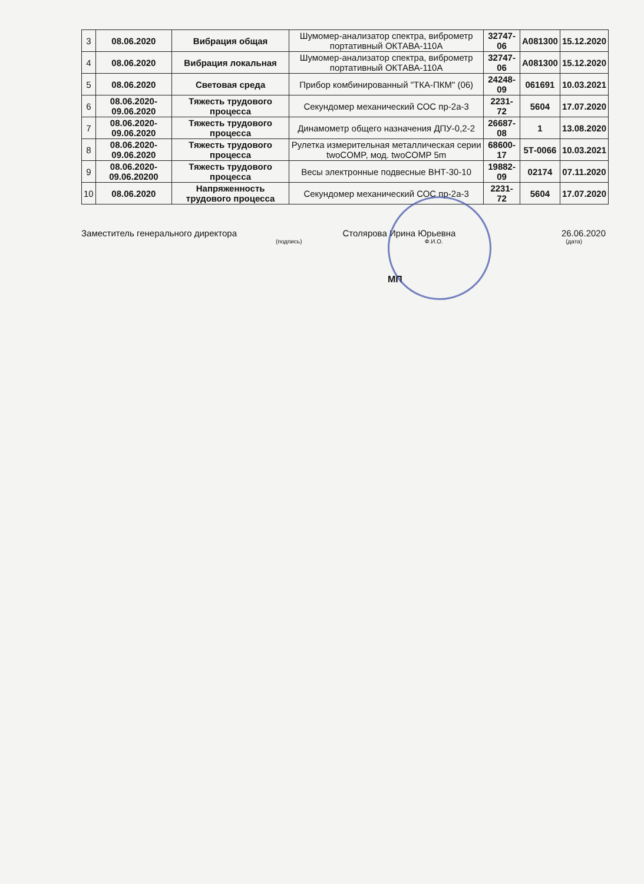| 3 | 08.06.2020 | Вибрация общая | Шумомер-анализатор спектра, виброметр портативный ОКТАВА-110А | 32747-06 | А081300 | 15.12.2020 |
| 4 | 08.06.2020 | Вибрация локальная | Шумомер-анализатор спектра, виброметр портативный ОКТАВА-110А | 32747-06 | А081300 | 15.12.2020 |
| 5 | 08.06.2020 | Световая среда | Прибор комбинированный "ТКА-ПКМ" (06) | 24248-09 | 061691 | 10.03.2021 |
| 6 | 08.06.2020-09.06.2020 | Тяжесть трудового процесса | Секундомер механический СОС пр-2а-3 | 2231-72 | 5604 | 17.07.2020 |
| 7 | 08.06.2020-09.06.2020 | Тяжесть трудового процесса | Динамометр общего назначения ДПУ-0,2-2 | 26687-08 | 1 | 13.08.2020 |
| 8 | 08.06.2020-09.06.2020 | Тяжесть трудового процесса | Рулетка измерительная металлическая серии twoCOMP, мод. twoCOMP 5m | 68600-17 | 5Т-0066 | 10.03.2021 |
| 9 | 08.06.2020-09.06.20200 | Тяжесть трудового процесса | Весы электронные подвесные ВНТ-30-10 | 19882-09 | 02174 | 07.11.2020 |
| 10 | 08.06.2020 | Напряженность трудового процесса | Секундомер механический СОС пр-2а-3 | 2231-72 | 5604 | 17.07.2020 |
Заместитель генерального директора Столярова Ирина Юрьевна 26.06.2020
(подпись) Ф.И.О. (дата)
МП